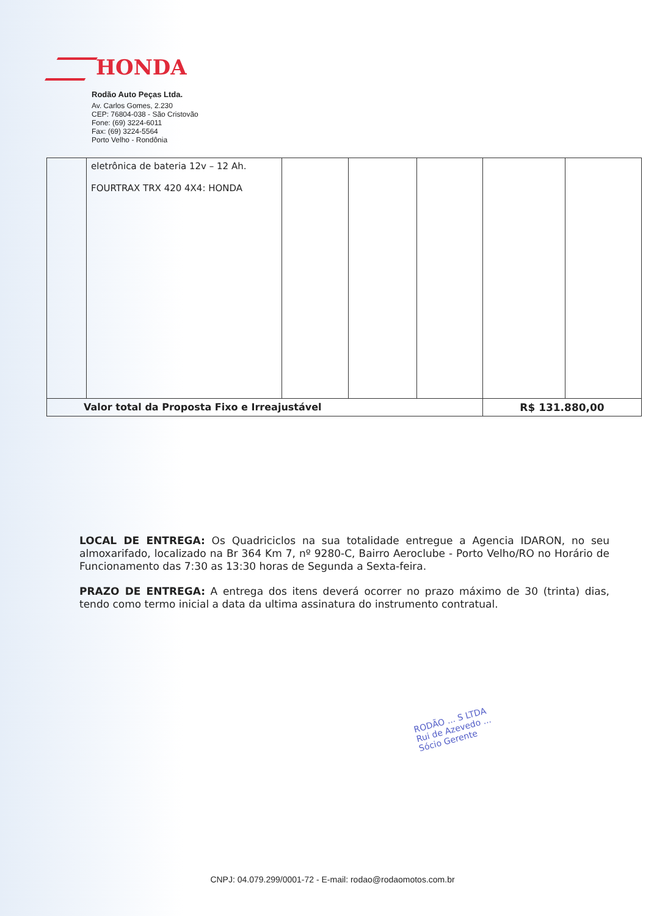HONDA
Rodão Auto Peças Ltda.
Av. Carlos Gomes, 2.230
CEP: 76804-038 - São Cristovão
Fone: (69) 3224-6011
Fax: (69) 3224-5564
Porto Velho - Rondônia
| | eletrônica de bateria 12v – 12 Ah. FOURTRAX TRX 420 4X4: HONDA | | | | | |
| Valor total da Proposta Fixo e Irreajustável | | | | | R$ 131.880,00 | |
LOCAL DE ENTREGA: Os Quadriciclos na sua totalidade entregue a Agencia IDARON, no seu almoxarifado, localizado na Br 364 Km 7, nº 9280-C, Bairro Aeroclube - Porto Velho/RO no Horário de Funcionamento das 7:30 as 13:30 horas de Segunda a Sexta-feira.
PRAZO DE ENTREGA: A entrega dos itens deverá ocorrer no prazo máximo de 30 (trinta) dias, tendo como termo inicial a data da ultima assinatura do instrumento contratual.
RODÃO ... S LTDA
Rui de Azevedo ...
Sócio Gerente
CNPJ: 04.079.299/0001-72 - E-mail: rodao@rodaomotos.com.br